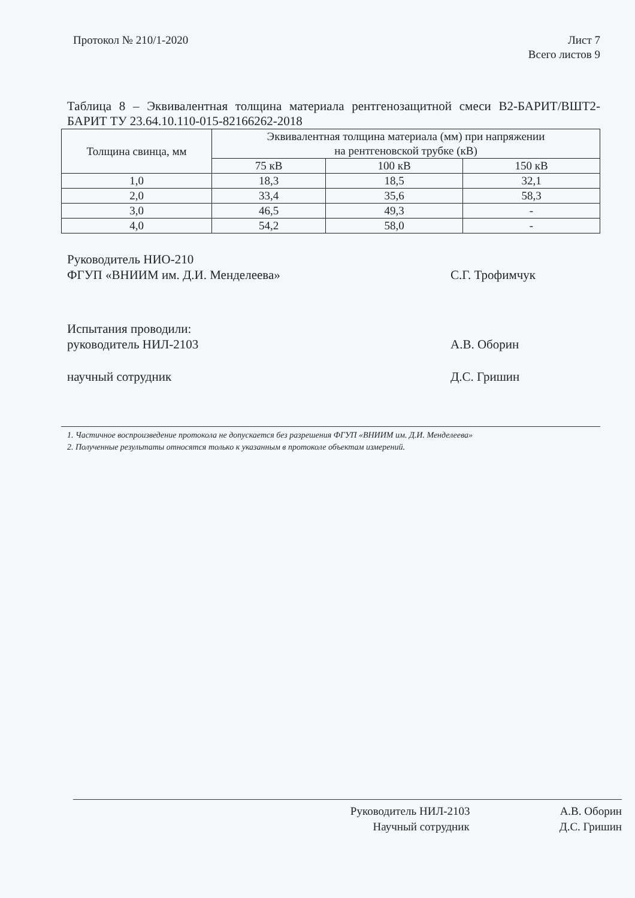Протокол № 210/1-2020 Лист 7
Всего листов 9
Таблица 8 – Эквивалентная толщина материала рентгенозащитной смеси В2-БАРИТ/ВШТ2-БАРИТ ТУ 23.64.10.110-015-82166262-2018
| Толщина свинца, мм | Эквивалентная толщина материала (мм) при напряжении на рентгеновской трубке (кВ) | | |
| --- | --- | --- | --- |
| | 75 кВ | 100 кВ | 150 кВ |
| 1,0 | 18,3 | 18,5 | 32,1 |
| 2,0 | 33,4 | 35,6 | 58,3 |
| 3,0 | 46,5 | 49,3 | - |
| 4,0 | 54,2 | 58,0 | - |
Руководитель НИО-210
ФГУП «ВНИИМ им. Д.И. Менделеева»
С.Г. Трофимчук
Испытания проводили:
руководитель НИЛ-2103
А.В. Оборин
научный сотрудник Д.С. Гришин
1. Частичное воспроизведение протокола не допускается без разрешения ФГУП «ВНИИМ им. Д.И. Менделеева»
2. Полученные результаты относятся только к указанным в протоколе объектам измерений.
Руководитель НИЛ-2103 А.В. Оборин
Научный сотрудник Д.С. Гришин